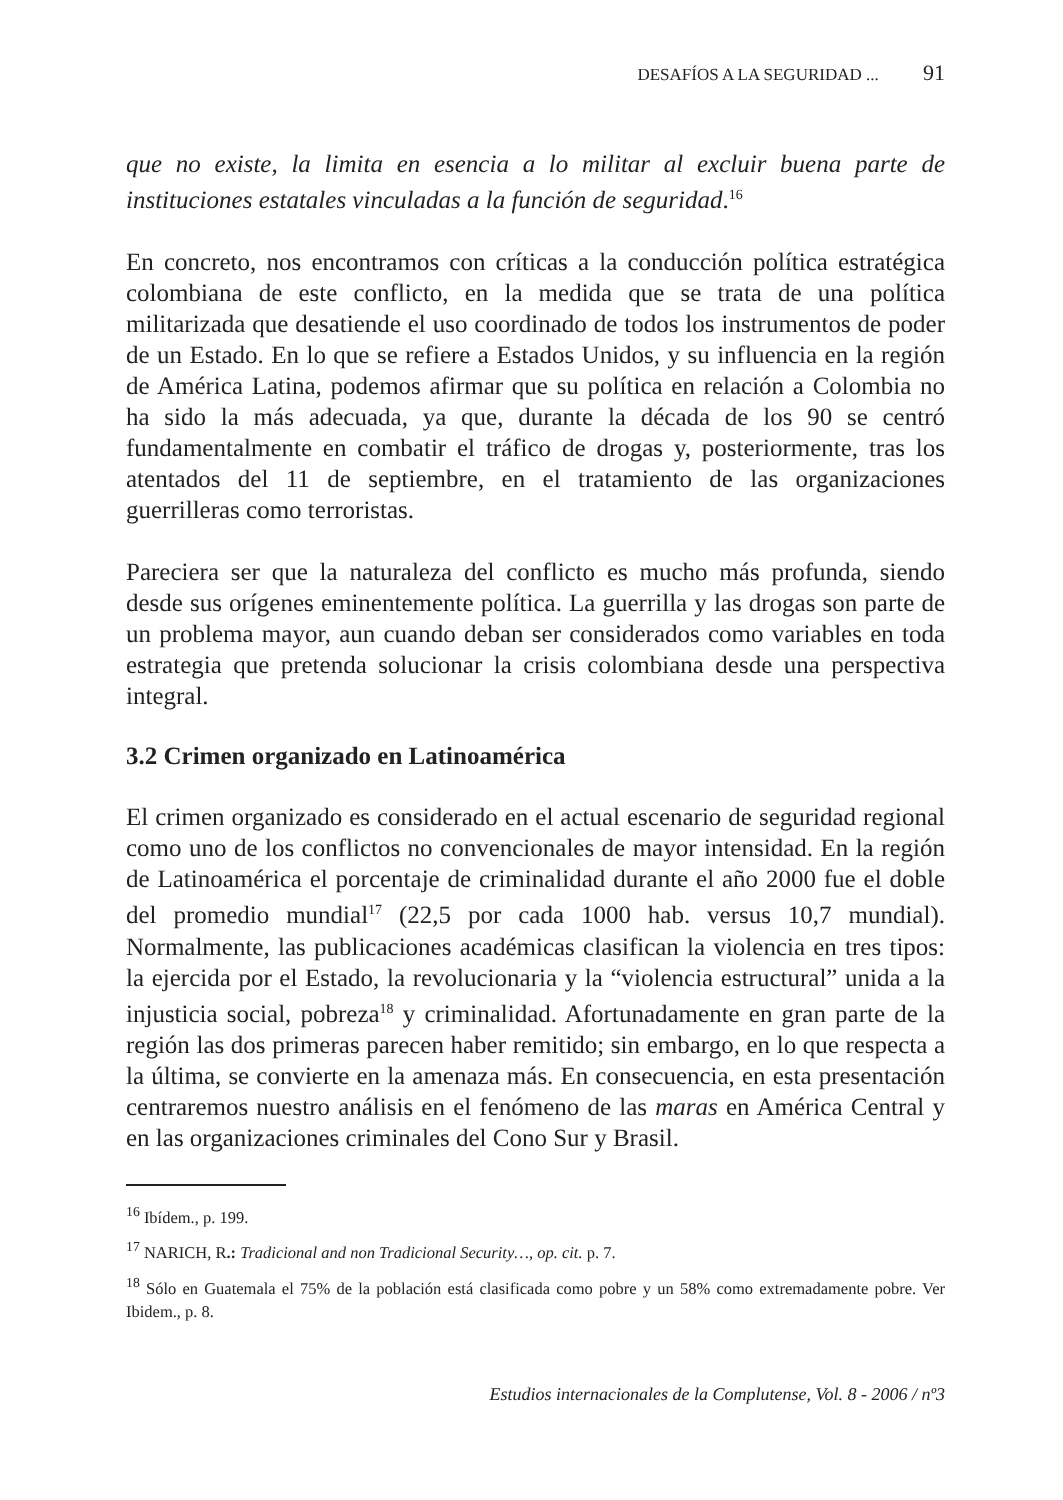DESAFÍOS A LA SEGURIDAD ... 91
que no existe, la limita en esencia a lo militar al excluir buena parte de instituciones estatales vinculadas a la función de seguridad.<sup>16</sup>
En concreto, nos encontramos con críticas a la conducción política estratégica colombiana de este conflicto, en la medida que se trata de una política militarizada que desatiende el uso coordinado de todos los instrumentos de poder de un Estado. En lo que se refiere a Estados Unidos, y su influencia en la región de América Latina, podemos afirmar que su política en relación a Colombia no ha sido la más adecuada, ya que, durante la década de los 90 se centró fundamentalmente en combatir el tráfico de drogas y, posteriormente, tras los atentados del 11 de septiembre, en el tratamiento de las organizaciones guerrilleras como terroristas.
Pareciera ser que la naturaleza del conflicto es mucho más profunda, siendo desde sus orígenes eminentemente política. La guerrilla y las drogas son parte de un problema mayor, aun cuando deban ser considerados como variables en toda estrategia que pretenda solucionar la crisis colombiana desde una perspectiva integral.
3.2 Crimen organizado en Latinoamérica
El crimen organizado es considerado en el actual escenario de seguridad regional como uno de los conflictos no convencionales de mayor intensidad. En la región de Latinoamérica el porcentaje de criminalidad durante el año 2000 fue el doble del promedio mundial<sup>17</sup> (22,5 por cada 1000 hab. versus 10,7 mundial). Normalmente, las publicaciones académicas clasifican la violencia en tres tipos: la ejercida por el Estado, la revolucionaria y la “violencia estructural” unida a la injusticia social, pobreza<sup>18</sup> y criminalidad. Afortunadamente en gran parte de la región las dos primeras parecen haber remitido; sin embargo, en lo que respecta a la última, se convierte en la amenaza más. En consecuencia, en esta presentación centraremos nuestro análisis en el fenómeno de las maras en América Central y en las organizaciones criminales del Cono Sur y Brasil.
<sup>16</sup> Ibídem., p. 199.
<sup>17</sup> NARICH, R.: Tradicional and non Tradicional Security…, op. cit. p. 7.
<sup>18</sup> Sólo en Guatemala el 75% de la población está clasificada como pobre y un 58% como extremadamente pobre. Ver Ibidem., p. 8.
Estudios internacionales de la Complutense, Vol. 8 - 2006 / nº3